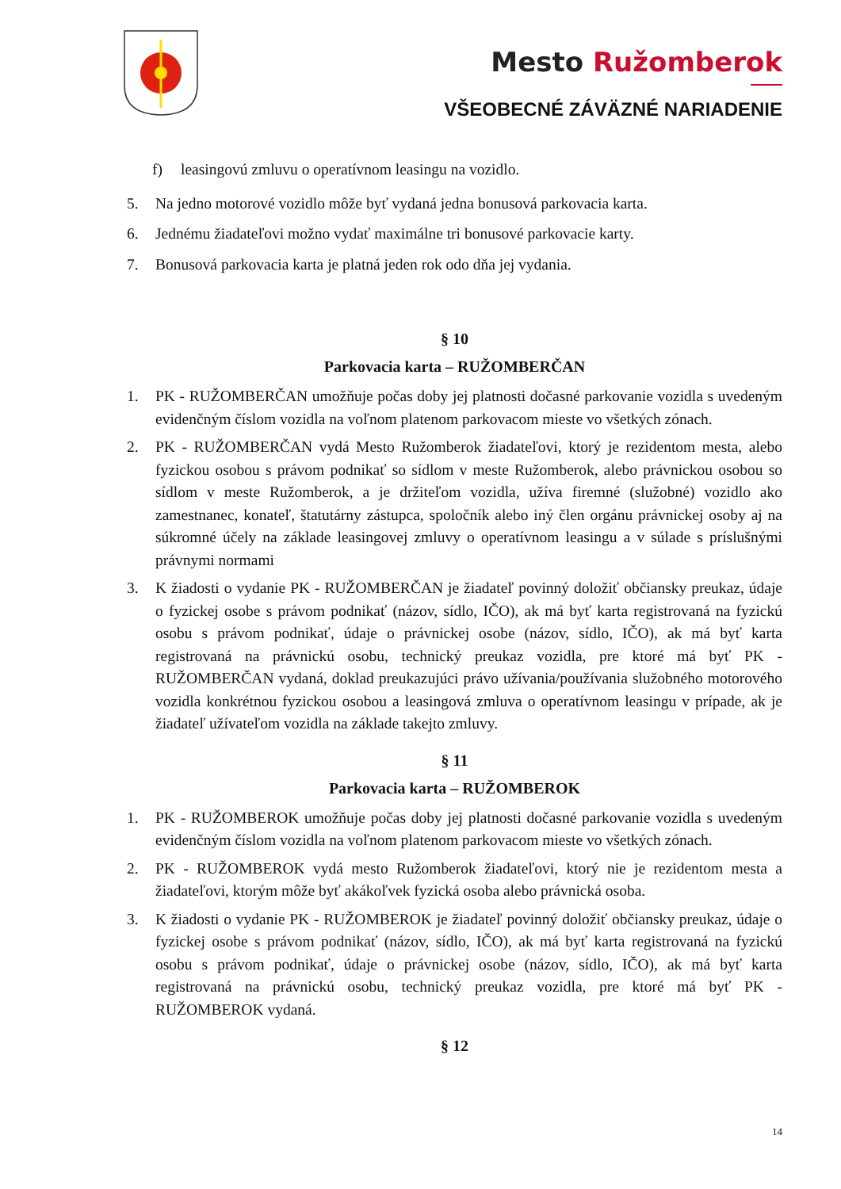Mesto Ružomberok
VŠEOBECNÉ ZÁVÄZNÉ NARIADENIE
f) leasingovú zmluvu o operatívnom leasingu na vozidlo.
5. Na jedno motorové vozidlo môže byť vydaná jedna bonusová parkovacia karta.
6. Jednému žiadateľovi možno vydať maximálne tri bonusové parkovacie karty.
7. Bonusová parkovacia karta je platná jeden rok odo dňa jej vydania.
§ 10
Parkovacia karta – RUŽOMBERČAN
1. PK - RUŽOMBERČAN umožňuje počas doby jej platnosti dočasné parkovanie vozidla s uvedeným evidenčným číslom vozidla na voľnom platenom parkovacom mieste vo všetkých zónach.
2. PK - RUŽOMBERČAN vydá Mesto Ružomberok žiadateľovi, ktorý je rezidentom mesta, alebo fyzickou osobou s právom podnikať so sídlom v meste Ružomberok, alebo právnickou osobou so sídlom v meste Ružomberok, a je držiteľom vozidla, užíva firemné (služobné) vozidlo ako zamestnanec, konateľ, štatutárny zástupca, spoločník alebo iný člen orgánu právnickej osoby aj na súkromné účely na základe leasingovej zmluvy o operatívnom leasingu a v súlade s príslušnými právnymi normami
3. K žiadosti o vydanie PK - RUŽOMBERČAN je žiadateľ povinný doložiť občiansky preukaz, údaje o fyzickej osobe s právom podnikať (názov, sídlo, IČO), ak má byť karta registrovaná na fyzickú osobu s právom podnikať, údaje o právnickej osobe (názov, sídlo, IČO), ak má byť karta registrovaná na právnickú osobu, technický preukaz vozidla, pre ktoré má byť PK - RUŽOMBERČAN vydaná, doklad preukazujúci právo užívania/používania služobného motorového vozidla konkrétnou fyzickou osobou a leasingová zmluva o operatívnom leasingu v prípade, ak je žiadateľ užívateľom vozidla na základe takejto zmluvy.
§ 11
Parkovacia karta – RUŽOMBEROK
1. PK - RUŽOMBEROK umožňuje počas doby jej platnosti dočasné parkovanie vozidla s uvedeným evidenčným číslom vozidla na voľnom platenom parkovacom mieste vo všetkých zónach.
2. PK - RUŽOMBEROK vydá mesto Ružomberok žiadateľovi, ktorý nie je rezidentom mesta a žiadateľovi, ktorým môže byť akákoľvek fyzická osoba alebo právnická osoba.
3. K žiadosti o vydanie PK - RUŽOMBEROK je žiadateľ povinný doložiť občiansky preukaz, údaje o fyzickej osobe s právom podnikať (názov, sídlo, IČO), ak má byť karta registrovaná na fyzickú osobu s právom podnikať, údaje o právnickej osobe (názov, sídlo, IČO), ak má byť karta registrovaná na právnickú osobu, technický preukaz vozidla, pre ktoré má byť PK - RUŽOMBEROK vydaná.
§ 12
14